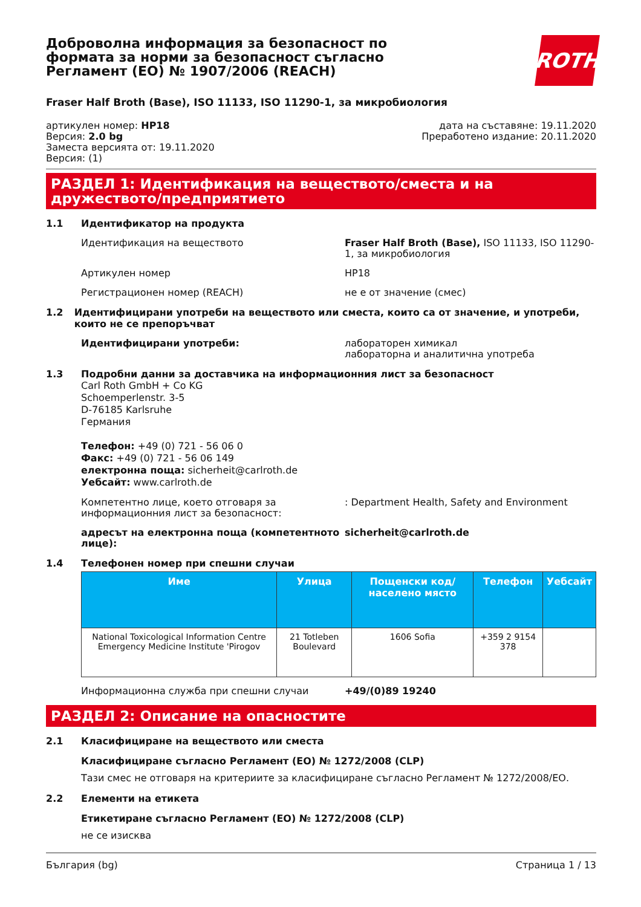Доброволна информация за безопасност по формата за норми за безопасност съгласно Регламент (ЕО) № 1907/2006 (REACH)
ROTH
Fraser Half Broth (Base), ISO 11133, ISO 11290-1, за микробиология
артикулен номер: HP18
Версия: 2.0 bg
Заместа версията от: 19.11.2020
Версия: (1)
дата на съставяне: 19.11.2020
Преработено издание: 20.11.2020
РАЗДЕЛ 1: Идентификация на веществото/сместа и на дружеството/предприятието
1.1 Идентификатор на продукта
Идентификация на веществото Fraser Half Broth (Base), ISO 11133, ISO 11290-1, за микробиология
Артикулен номер HP18
Регистрационен номер (REACH) не е от значение (смес)
1.2 Идентифицирани употреби на веществото или сместа, които са от значение, и употреби, които не се препоръчват
Идентифицирани употреби: лабораторен химикал
лабораторна и аналитична употреба
1.3 Подробни данни за доставчика на информационния лист за безопасност
Carl Roth GmbH + Co KG
Schoemperlenstr. 3-5
D-76185 Karlsruhe
Германия
Телефон: +49 (0) 721 - 56 06 0
Факс: +49 (0) 721 - 56 06 149
електронна поща: sicherheit@carlroth.de
Уебсайт: www.carlroth.de
Компетентно лице, което отговаря за информационния лист за безопасност:
: Department Health, Safety and Environment
адресът на електронна поща (компетентното лице):
sicherheit@carlroth.de
1.4 Телефонен номер при спешни случаи
| Име | Улица | Пощенски код/ населено място | Телефон | Уебсайт |
| --- | --- | --- | --- | --- |
| National Toxicological Information Centre Emergency Medicine Institute 'Pirogov | 21 Totleben Boulevard | 1606 Sofia | +359 2 9154 378 | |
Информационна служба при спешни случаи +49/(0)89 19240
РАЗДЕЛ 2: Описание на опасностите
2.1 Класифициране на веществото или сместа
Класифициране съгласно Регламент (ЕО) № 1272/2008 (CLP)
Тази смес не отговаря на критериите за класифициране съгласно Регламент № 1272/2008/ЕО.
2.2 Елементи на етикета
Етикетиране съгласно Регламент (ЕО) № 1272/2008 (CLP)
не се изисква
България (bg) Страница 1 / 13